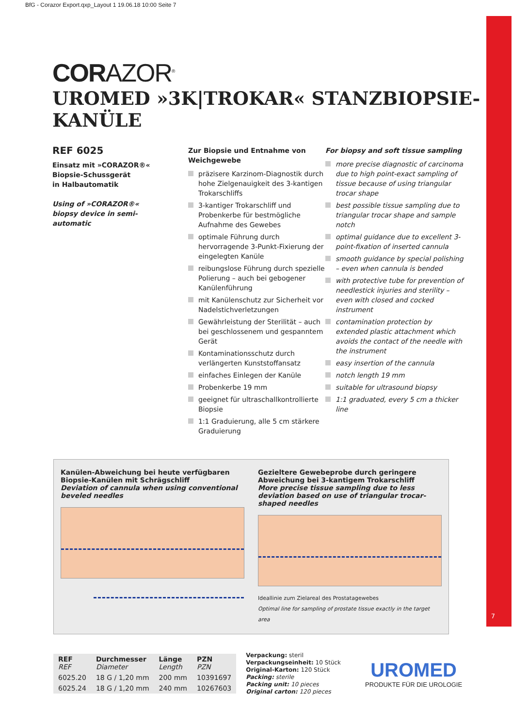BfG - Corazor Export.qxp_Layout 1 19.06.18 10:00 Seite 7
7
CORAZOR<sup>®</sup>
UROMED »3K|TROKAR« STANZBIOPSIE-KANÜLE
REF 6025
Einsatz mit »CORAZOR®«
Biopsie-Schussgerät
in Halbautomatik
Using of »CORAZOR®«
biopsy device in semi-
automatic
Zur Biopsie und Entnahme von Weichgewebe
präzisere Karzinom-Diagnostik durch hohe Zielgenauigkeit des 3-kantigen Trokarschliffs
3-kantiger Trokarschliff und Probenkerbe für bestmögliche Aufnahme des Gewebes
optimale Führung durch hervorragende 3-Punkt-Fixierung der eingelegten Kanüle
reibungslose Führung durch spezielle Polierung – auch bei gebogener Kanülenführung
mit Kanülenschutz zur Sicherheit vor Nadelstichverletzungen
Gewährleistung der Sterilität – auch bei geschlossenem und gespanntem Gerät
Kontaminationsschutz durch verlängerten Kunststoffansatz
einfaches Einlegen der Kanüle
Probenkerbe 19 mm
geeignet für ultraschallkontrollierte Biopsie
1:1 Graduierung, alle 5 cm stärkere Graduierung
For biopsy and soft tissue sampling
more precise diagnostic of carcinoma due to high point-exact sampling of tissue because of using triangular trocar shape
best possible tissue sampling due to triangular trocar shape and sample notch
optimal guidance due to excellent 3-point-fixation of inserted cannula
smooth guidance by special polishing – even when cannula is bended
with protective tube for prevention of needlestick injuries and sterility – even with closed and cocked instrument
contamination protection by extended plastic attachment which avoids the contact of the needle with the instrument
easy insertion of the cannula
notch length 19 mm
suitable for ultrasound biopsy
1:1 graduated, every 5 cm a thicker line
Kanülen-Abweichung bei heute verfügbaren Biopsie-Kanülen mit Schrägschliff
Deviation of cannula when using conventional beveled needles
Gezieltere Gewebeprobe durch geringere Abweichung bei 3-kantigem Trokarschliff
More precise tissue sampling due to less deviation based on use of triangular trocar-shaped needles
Ideallinie zum Zielareal des Prostatagewebes
Optimal line for sampling of prostate tissue exactly in the target area
| REF REF | Durchmesser Diameter | Länge Length | PZN PZN |
| --- | --- | --- | --- |
| 6025.20 | 18 G / 1,20 mm | 200 mm | 10391697 |
| 6025.24 | 18 G / 1,20 mm | 240 mm | 10267603 |
Verpackung: steril
Verpackungseinheit: 10 Stück
Original-Karton: 120 Stück
Packing: sterile
Packing unit: 10 pieces
Original carton: 120 pieces
UROMED
PRODUKTE FÜR DIE UROLOGIE